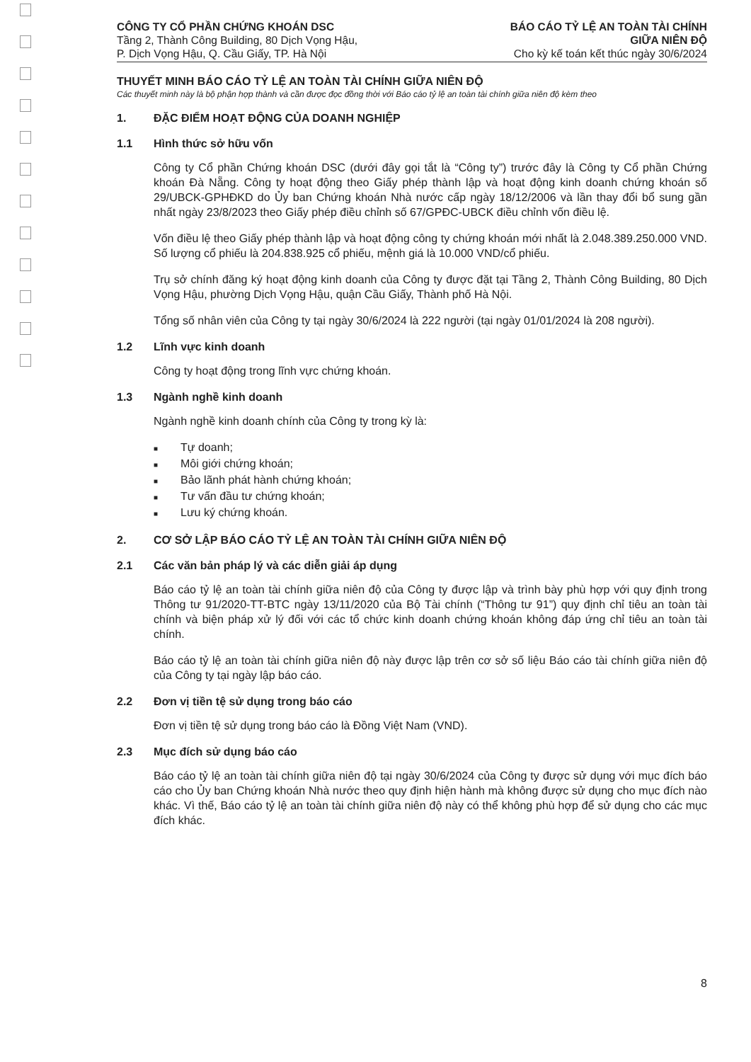CÔNG TY CỔ PHẦN CHỨNG KHOÁN DSC
Tầng 2, Thành Công Building, 80 Dịch Vọng Hậu,
P. Dịch Vọng Hậu, Q. Cầu Giấy, TP. Hà Nội
BÁO CÁO TỶ LỆ AN TOÀN TÀI CHÍNH
GIỮA NIÊN ĐỘ
Cho kỳ kế toán kết thúc ngày 30/6/2024
THUYẾT MINH BÁO CÁO TỶ LỆ AN TOÀN TÀI CHÍNH GIỮA NIÊN ĐỘ
Các thuyết minh này là bộ phận hợp thành và cần được đọc đồng thời với Báo cáo tỷ lệ an toàn tài chính giữa niên độ kèm theo
1. ĐẶC ĐIỂM HOẠT ĐỘNG CỦA DOANH NGHIỆP
1.1 Hình thức sở hữu vốn
Công ty Cổ phần Chứng khoán DSC (dưới đây gọi tắt là “Công ty”) trước đây là Công ty Cổ phần Chứng khoán Đà Nẵng. Công ty hoạt động theo Giấy phép thành lập và hoạt động kinh doanh chứng khoán số 29/UBCK-GPHĐKD do Ủy ban Chứng khoán Nhà nước cấp ngày 18/12/2006 và lần thay đổi bổ sung gần nhất ngày 23/8/2023 theo Giấy phép điều chỉnh số 67/GPĐC-UBCK điều chỉnh vốn điều lệ.
Vốn điều lệ theo Giấy phép thành lập và hoạt động công ty chứng khoán mới nhất là 2.048.389.250.000 VND. Số lượng cổ phiếu là 204.838.925 cổ phiếu, mệnh giá là 10.000 VND/cổ phiếu.
Trụ sở chính đăng ký hoạt động kinh doanh của Công ty được đặt tại Tầng 2, Thành Công Building, 80 Dịch Vọng Hậu, phường Dịch Vọng Hậu, quận Cầu Giấy, Thành phố Hà Nội.
Tổng số nhân viên của Công ty tại ngày 30/6/2024 là 222 người (tại ngày 01/01/2024 là 208 người).
1.2 Lĩnh vực kinh doanh
Công ty hoạt động trong lĩnh vực chứng khoán.
1.3 Ngành nghề kinh doanh
Ngành nghề kinh doanh chính của Công ty trong kỳ là:
■ Tự doanh;
■ Môi giới chứng khoán;
■ Bảo lãnh phát hành chứng khoán;
■ Tư vấn đầu tư chứng khoán;
■ Lưu ký chứng khoán.
2. CƠ SỞ LẬP BÁO CÁO TỶ LỆ AN TOÀN TÀI CHÍNH GIỮA NIÊN ĐỘ
2.1 Các văn bản pháp lý và các diễn giải áp dụng
Báo cáo tỷ lệ an toàn tài chính giữa niên độ của Công ty được lập và trình bày phù hợp với quy định trong Thông tư 91/2020-TT-BTC ngày 13/11/2020 của Bộ Tài chính (“Thông tư 91”) quy định chỉ tiêu an toàn tài chính và biện pháp xử lý đối với các tổ chức kinh doanh chứng khoán không đáp ứng chỉ tiêu an toàn tài chính.
Báo cáo tỷ lệ an toàn tài chính giữa niên độ này được lập trên cơ sở số liệu Báo cáo tài chính giữa niên độ của Công ty tại ngày lập báo cáo.
2.2 Đơn vị tiền tệ sử dụng trong báo cáo
Đơn vị tiền tệ sử dụng trong báo cáo là Đồng Việt Nam (VND).
2.3 Mục đích sử dụng báo cáo
Báo cáo tỷ lệ an toàn tài chính giữa niên độ tại ngày 30/6/2024 của Công ty được sử dụng với mục đích báo cáo cho Ủy ban Chứng khoán Nhà nước theo quy định hiện hành mà không được sử dụng cho mục đích nào khác. Vì thế, Báo cáo tỷ lệ an toàn tài chính giữa niên độ này có thể không phù hợp để sử dụng cho các mục đích khác.
8